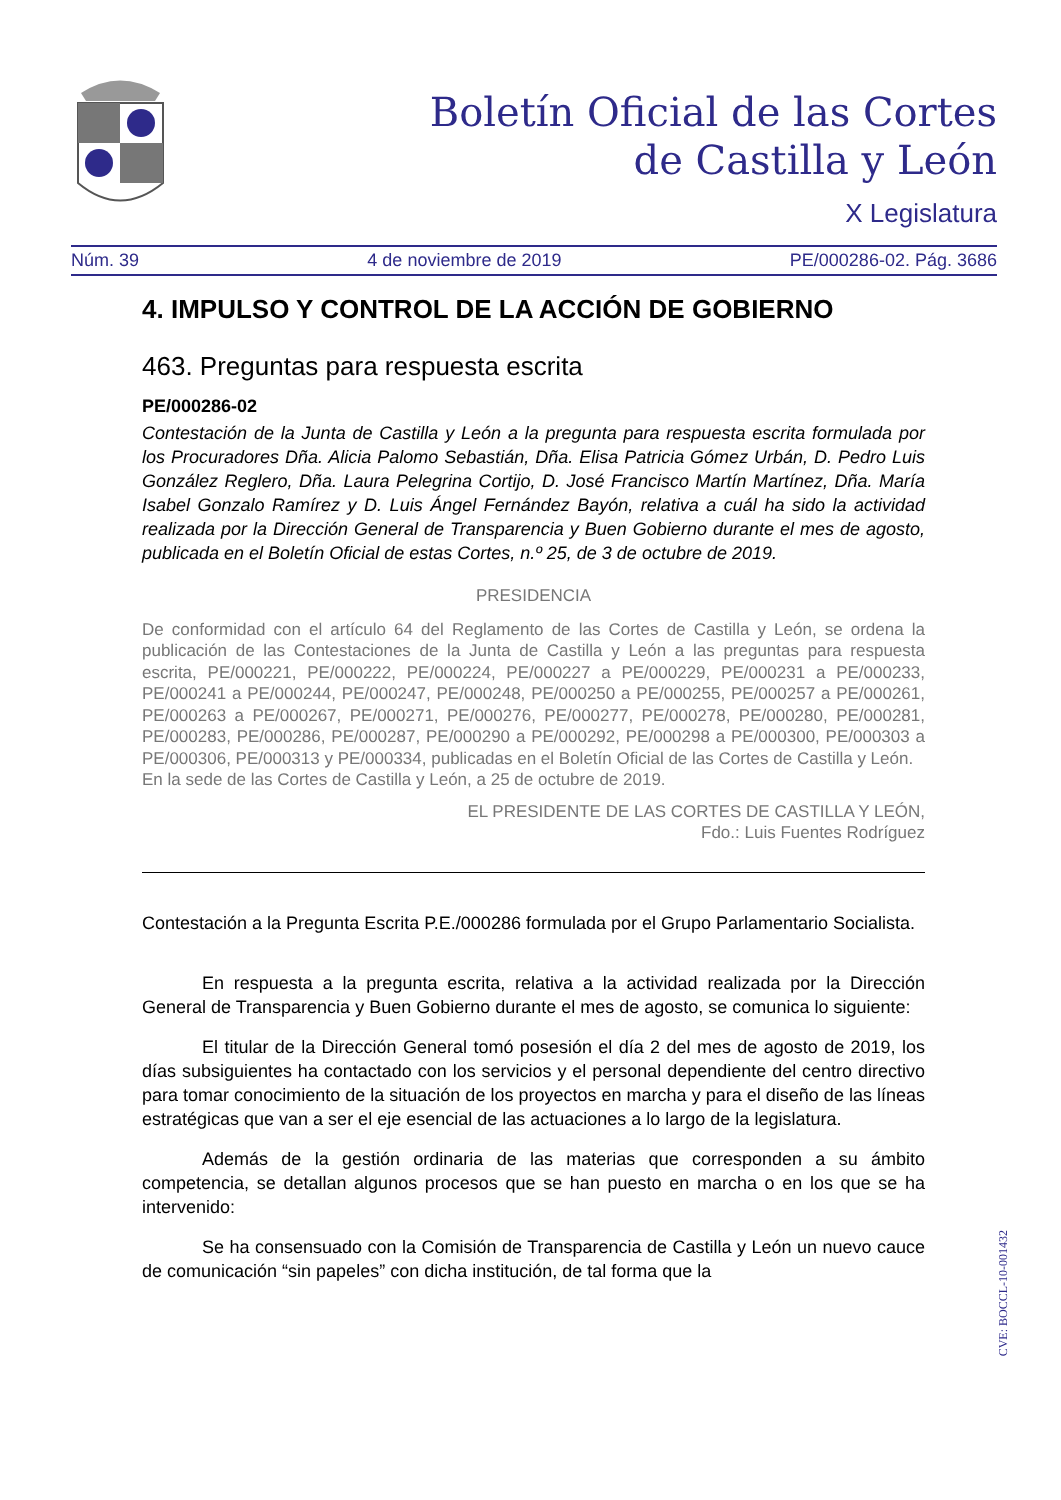Boletín Oficial de las Cortes
de Castilla y León
X Legislatura
Núm. 39 4 de noviembre de 2019 PE/000286-02. Pág. 3686
4. IMPULSO Y CONTROL DE LA ACCIÓN DE GOBIERNO
463. Preguntas para respuesta escrita
PE/000286-02
Contestación de la Junta de Castilla y León a la pregunta para respuesta escrita formulada por los Procuradores Dña. Alicia Palomo Sebastián, Dña. Elisa Patricia Gómez Urbán, D. Pedro Luis González Reglero, Dña. Laura Pelegrina Cortijo, D. José Francisco Martín Martínez, Dña. María Isabel Gonzalo Ramírez y D. Luis Ángel Fernández Bayón, relativa a cuál ha sido la actividad realizada por la Dirección General de Transparencia y Buen Gobierno durante el mes de agosto, publicada en el Boletín Oficial de estas Cortes, n.º 25, de 3 de octubre de 2019.
PRESIDENCIA
De conformidad con el artículo 64 del Reglamento de las Cortes de Castilla y León, se ordena la publicación de las Contestaciones de la Junta de Castilla y León a las preguntas para respuesta escrita, PE/000221, PE/000222, PE/000224, PE/000227 a PE/000229, PE/000231 a PE/000233, PE/000241 a PE/000244, PE/000247, PE/000248, PE/000250 a PE/000255, PE/000257 a PE/000261, PE/000263 a PE/000267, PE/000271, PE/000276, PE/000277, PE/000278, PE/000280, PE/000281, PE/000283, PE/000286, PE/000287, PE/000290 a PE/000292, PE/000298 a PE/000300, PE/000303 a PE/000306, PE/000313 y PE/000334, publicadas en el Boletín Oficial de las Cortes de Castilla y León.
En la sede de las Cortes de Castilla y León, a 25 de octubre de 2019.
EL PRESIDENTE DE LAS CORTES DE CASTILLA Y LEÓN,
Fdo.: Luis Fuentes Rodríguez
Contestación a la Pregunta Escrita P.E./000286 formulada por el Grupo Parlamentario Socialista.
En respuesta a la pregunta escrita, relativa a la actividad realizada por la Dirección General de Transparencia y Buen Gobierno durante el mes de agosto, se comunica lo siguiente:
El titular de la Dirección General tomó posesión el día 2 del mes de agosto de 2019, los días subsiguientes ha contactado con los servicios y el personal dependiente del centro directivo para tomar conocimiento de la situación de los proyectos en marcha y para el diseño de las líneas estratégicas que van a ser el eje esencial de las actuaciones a lo largo de la legislatura.
Además de la gestión ordinaria de las materias que corresponden a su ámbito competencia, se detallan algunos procesos que se han puesto en marcha o en los que se ha intervenido:
Se ha consensuado con la Comisión de Transparencia de Castilla y León un nuevo cauce de comunicación “sin papeles” con dicha institución, de tal forma que la
CVE: BOCCL-10-001432